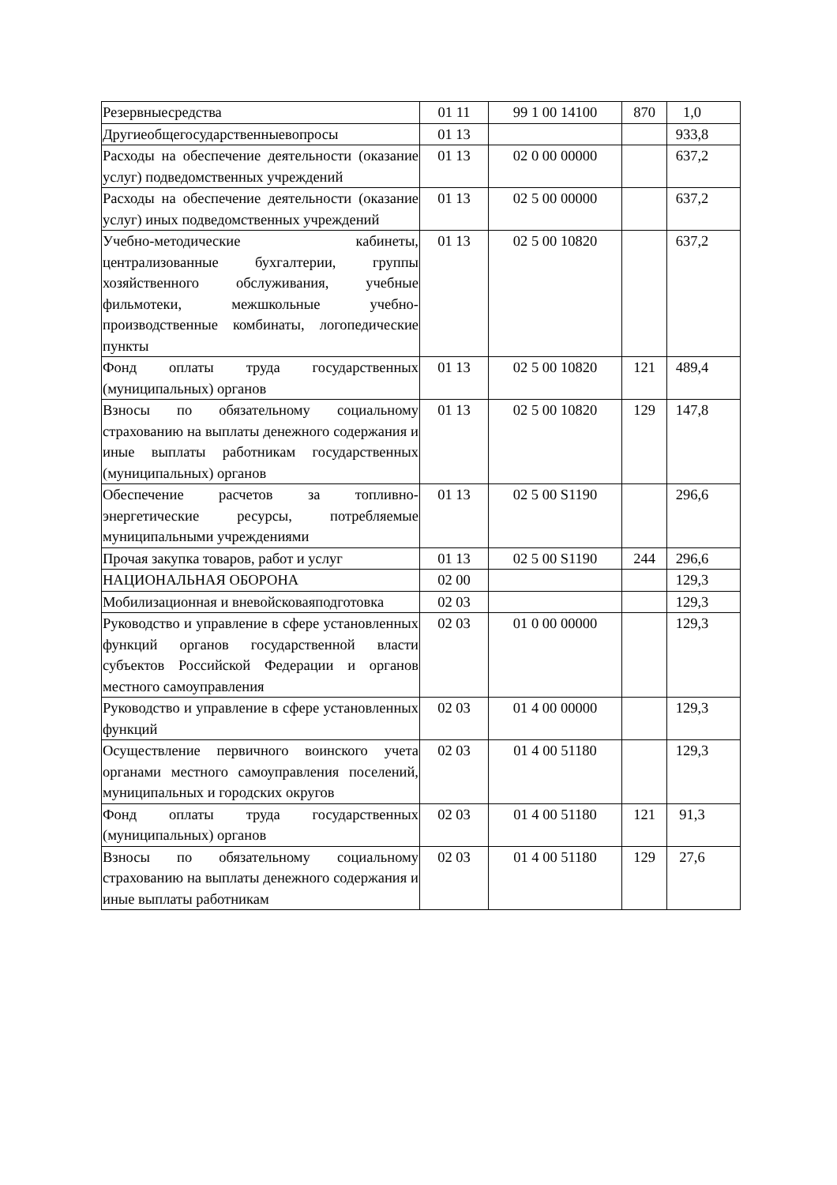| Резервныесредства | 01 11 | 99 1 00 14100 | 870 | 1,0 |
| Другиеобщегосударственныевопросы | 01 13 | | | 933,8 |
| Расходы на обеспечение деятельности (оказание услуг) подведомственных учреждений | 01 13 | 02 0 00 00000 | | 637,2 |
| Расходы на обеспечение деятельности (оказание услуг) иных подведомственных учреждений | 01 13 | 02 5 00 00000 | | 637,2 |
| Учебно-методические кабинеты, централизованные бухгалтерии, группы хозяйственного обслуживания, учебные фильмотеки, межшкольные учебно-производственные комбинаты, логопедические пункты | 01 13 | 02 5 00 10820 | | 637,2 |
| Фонд оплаты труда государственных (муниципальных) органов | 01 13 | 02 5 00 10820 | 121 | 489,4 |
| Взносы по обязательному социальному страхованию на выплаты денежного содержания и иные выплаты работникам государственных (муниципальных) органов | 01 13 | 02 5 00 10820 | 129 | 147,8 |
| Обеспечение расчетов за топливно-энергетические ресурсы, потребляемые муниципальными учреждениями | 01 13 | 02 5 00 S1190 | | 296,6 |
| Прочая закупка товаров, работ и услуг | 01 13 | 02 5 00 S1190 | 244 | 296,6 |
| НАЦИОНАЛЬНАЯ ОБОРОНА | 02 00 | | | 129,3 |
| Мобилизационная и вневойсковаяподготовка | 02 03 | | | 129,3 |
| Руководство и управление в сфере установленных функций органов государственной власти субъектов Российской Федерации и органов местного самоуправления | 02 03 | 01 0 00 00000 | | 129,3 |
| Руководство и управление в сфере установленных функций | 02 03 | 01 4 00 00000 | | 129,3 |
| Осуществление первичного воинского учета органами местного самоуправления поселений, муниципальных и городских округов | 02 03 | 01 4 00 51180 | | 129,3 |
| Фонд оплаты труда государственных (муниципальных) органов | 02 03 | 01 4 00 51180 | 121 | 91,3 |
| Взносы по обязательному социальному страхованию на выплаты денежного содержания и иные выплаты работникам | 02 03 | 01 4 00 51180 | 129 | 27,6 |